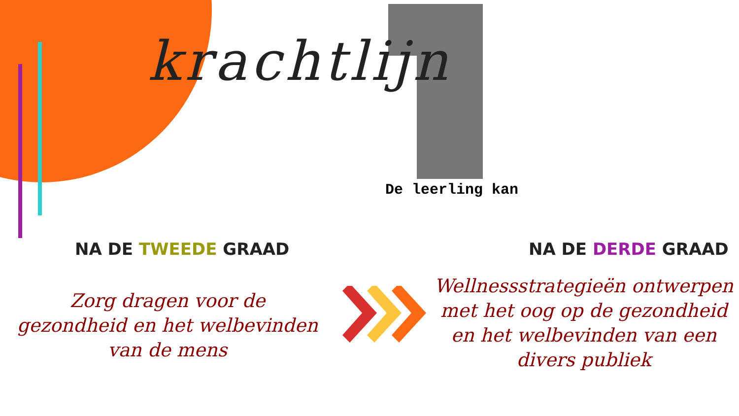krachtlijn
De leerling kan
NA DE TWEEDE GRAAD NA DE DERDE GRAAD
Zorg dragen voor de gezondheid en het welbevinden van de mens
Wellnessstrategieën ontwerpen met het oog op de gezondheid en het welbevinden van een divers publiek